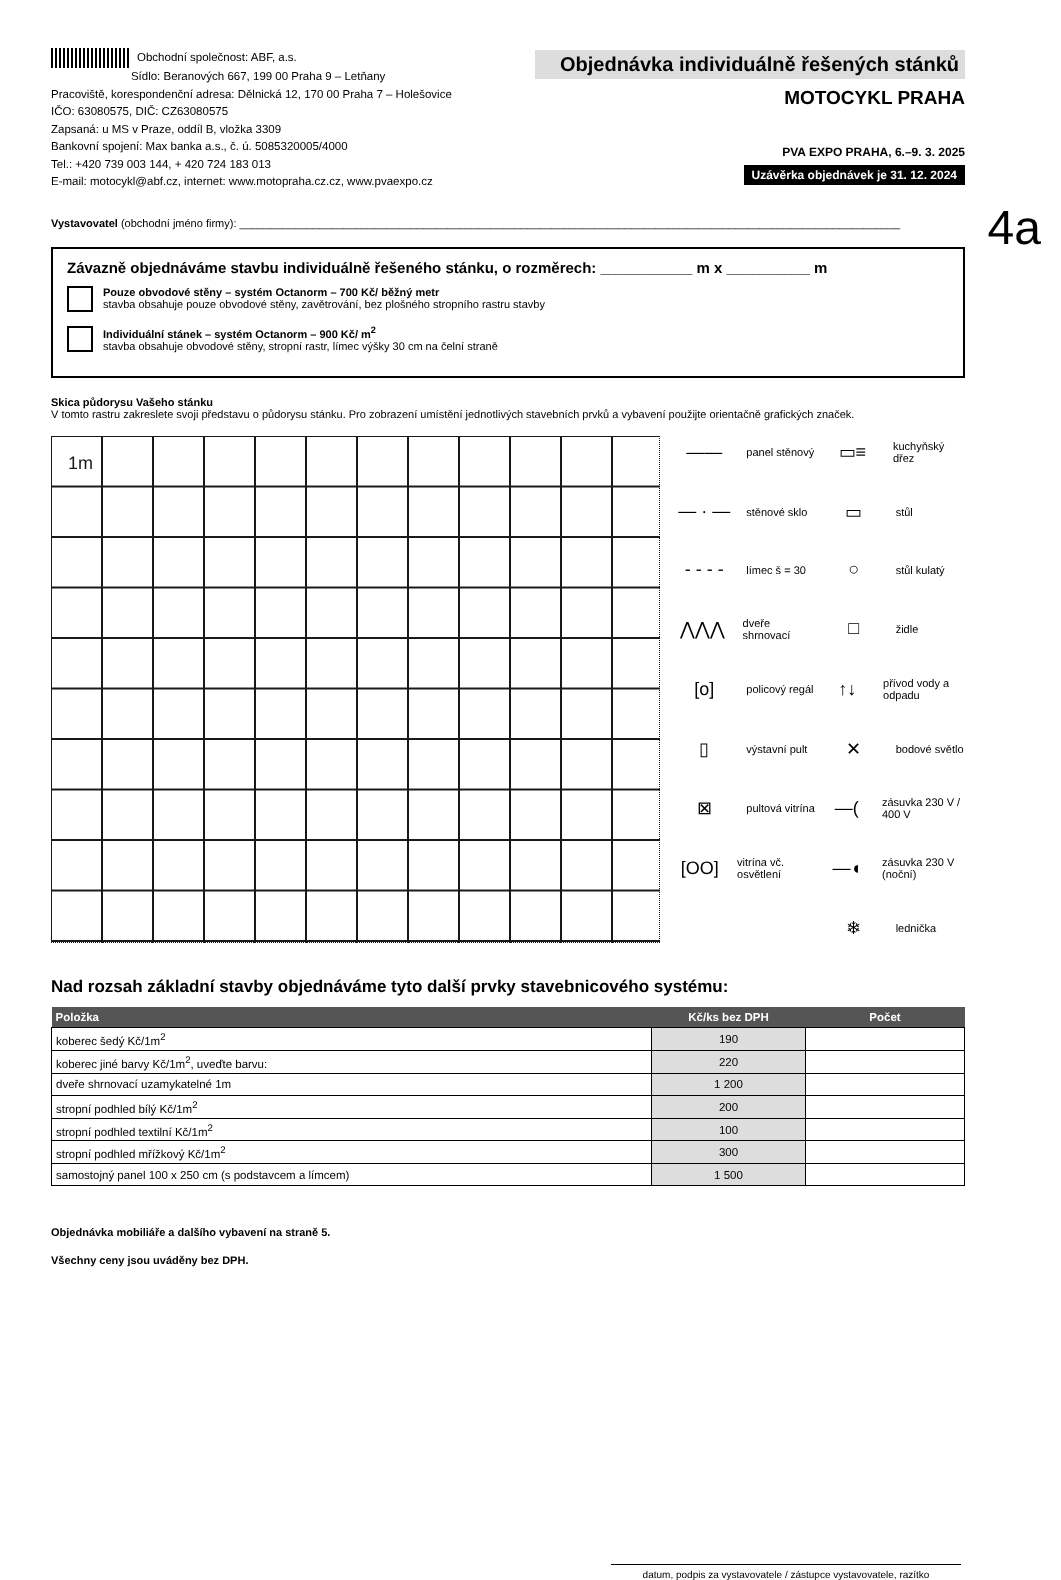Obchodní společnost: ABF, a.s.
Sídlo: Beranových 667, 199 00 Praha 9 – Letňany
Pracoviště, korespondenční adresa: Dělnická 12, 170 00 Praha 7 – Holešovice
IČO: 63080575, DIČ: CZ63080575
Zapsaná: u MS v Praze, oddíl B, vložka 3309
Bankovní spojení: Max banka a.s., č. ú. 5085320005/4000
Tel.: +420 739 003 144, + 420 724 183 013
E-mail: motocykl@abf.cz, internet: www.motopraha.cz.cz, www.pvaexpo.cz
Objednávka individuálně řešených stánků
MOTOCYKL PRAHA
PVA EXPO PRAHA, 6.–9. 3. 2025
Uzávěrka objednávek je 31. 12. 2024
4a
Vystavovatel (obchodní jméno firmy): ____________________________________________________________________________________________________________
Závazně objednáváme stavbu individuálně řešeného stánku, o rozměrech: ___________ m x __________ m
Pouze obvodové stěny – systém Octanorm – 700 Kč/ běžný metr
stavba obsahuje pouze obvodové stěny, zavětrování, bez plošného stropního rastru stavby
Individuální stánek – systém Octanorm – 900 Kč/ m<sup>2</sup>
stavba obsahuje obvodové stěny, stropní rastr, límec výšky 30 cm na čelní straně
Skica půdorysu Vašeho stánku
V tomto rastru zakreslete svoji představu o půdorysu stánku. Pro zobrazení umístění jednotlivých stavebních prvků a vybavení použijte orientačně grafických značek.
1m
—— panel stěnový
▭≡ kuchyňský dřez
— · — stěnové sklo
▭ stůl
- - - - límec š = 30
○ stůl kulatý
⋀⋀⋀ dveře shrnovací
□ židle
[o] policový regál
↑↓ přívod vody a odpadu
▯ výstavní pult
✕ bodové světlo
⊠ pultová vitrína
—(zásuvka 230 V / 400 V
[OO] vitrína vč. osvětlení
—◖ zásuvka 230 V (noční)
❄ lednička
Nad rozsah základní stavby objednáváme tyto další prvky stavebnicového systému:
| Položka | Kč/ks bez DPH | Počet |
| --- | --- | --- |
| koberec šedý Kč/1m<sup>2</sup> | 190 | |
| koberec jiné barvy Kč/1m<sup>2</sup>, uveďte barvu: | 220 | |
| dveře shrnovací uzamykatelné 1m | 1 200 | |
| stropní podhled bílý Kč/1m<sup>2</sup> | 200 | |
| stropní podhled textilní Kč/1m<sup>2</sup> | 100 | |
| stropní podhled mřížkový Kč/1m<sup>2</sup> | 300 | |
| samostojný panel 100 x 250 cm (s podstavcem a límcem) | 1 500 | |
Objednávka mobiliáře a dalšího vybavení na straně 5.
Všechny ceny jsou uváděny bez DPH.
datum, podpis za vystavovatele / zástupce vystavovatele, razítko